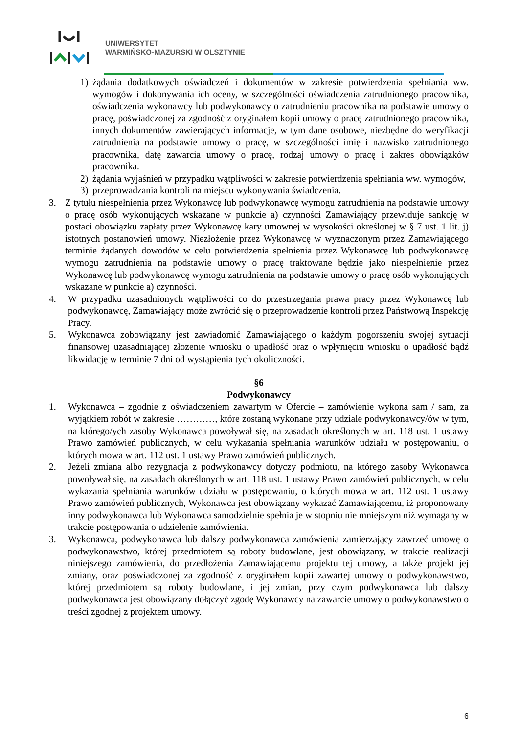UNIWERSYTET
WARMIŃSKO-MAZURSKI W OLSZTYNIE
1) żądania dodatkowych oświadczeń i dokumentów w zakresie potwierdzenia spełniania ww. wymogów i dokonywania ich oceny, w szczególności oświadczenia zatrudnionego pracownika, oświadczenia wykonawcy lub podwykonawcy o zatrudnieniu pracownika na podstawie umowy o pracę, poświadczonej za zgodność z oryginałem kopii umowy o pracę zatrudnionego pracownika, innych dokumentów zawierających informacje, w tym dane osobowe, niezbędne do weryfikacji zatrudnienia na podstawie umowy o pracę, w szczególności imię i nazwisko zatrudnionego pracownika, datę zawarcia umowy o pracę, rodzaj umowy o pracę i zakres obowiązków pracownika.
2) żądania wyjaśnień w przypadku wątpliwości w zakresie potwierdzenia spełniania ww. wymogów,
3) przeprowadzania kontroli na miejscu wykonywania świadczenia.
3. Z tytułu niespełnienia przez Wykonawcę lub podwykonawcę wymogu zatrudnienia na podstawie umowy o pracę osób wykonujących wskazane w punkcie a) czynności Zamawiający przewiduje sankcję w postaci obowiązku zapłaty przez Wykonawcę kary umownej w wysokości określonej w § 7 ust. 1 lit. j) istotnych postanowień umowy. Niezłożenie przez Wykonawcę w wyznaczonym przez Zamawiającego terminie żądanych dowodów w celu potwierdzenia spełnienia przez Wykonawcę lub podwykonawcę wymogu zatrudnienia na podstawie umowy o pracę traktowane będzie jako niespełnienie przez Wykonawcę lub podwykonawcę wymogu zatrudnienia na podstawie umowy o pracę osób wykonujących wskazane w punkcie a) czynności.
4. W przypadku uzasadnionych wątpliwości co do przestrzegania prawa pracy przez Wykonawcę lub podwykonawcę, Zamawiający może zwrócić się o przeprowadzenie kontroli przez Państwową Inspekcję Pracy.
5. Wykonawca zobowiązany jest zawiadomić Zamawiającego o każdym pogorszeniu swojej sytuacji finansowej uzasadniającej złożenie wniosku o upadłość oraz o wpłynięciu wniosku o upadłość bądź likwidację w terminie 7 dni od wystąpienia tych okoliczności.
§6
Podwykonawcy
1. Wykonawca – zgodnie z oświadczeniem zawartym w Ofercie – zamówienie wykona sam / sam, za wyjątkiem robót w zakresie …………, które zostaną wykonane przy udziale podwykonawcy/ów w tym, na którego/ych zasoby Wykonawca powoływał się, na zasadach określonych w art. 118 ust. 1 ustawy Prawo zamówień publicznych, w celu wykazania spełniania warunków udziału w postępowaniu, o których mowa w art. 112 ust. 1 ustawy Prawo zamówień publicznych.
2. Jeżeli zmiana albo rezygnacja z podwykonawcy dotyczy podmiotu, na którego zasoby Wykonawca powoływał się, na zasadach określonych w art. 118 ust. 1 ustawy Prawo zamówień publicznych, w celu wykazania spełniania warunków udziału w postępowaniu, o których mowa w art. 112 ust. 1 ustawy Prawo zamówień publicznych, Wykonawca jest obowiązany wykazać Zamawiającemu, iż proponowany inny podwykonawca lub Wykonawca samodzielnie spełnia je w stopniu nie mniejszym niż wymagany w trakcie postępowania o udzielenie zamówienia.
3. Wykonawca, podwykonawca lub dalszy podwykonawca zamówienia zamierzający zawrzeć umowę o podwykonawstwo, której przedmiotem są roboty budowlane, jest obowiązany, w trakcie realizacji niniejszego zamówienia, do przedłożenia Zamawiającemu projektu tej umowy, a także projekt jej zmiany, oraz poświadczonej za zgodność z oryginałem kopii zawartej umowy o podwykonawstwo, której przedmiotem są roboty budowlane, i jej zmian, przy czym podwykonawca lub dalszy podwykonawca jest obowiązany dołączyć zgodę Wykonawcy na zawarcie umowy o podwykonawstwo o treści zgodnej z projektem umowy.
6